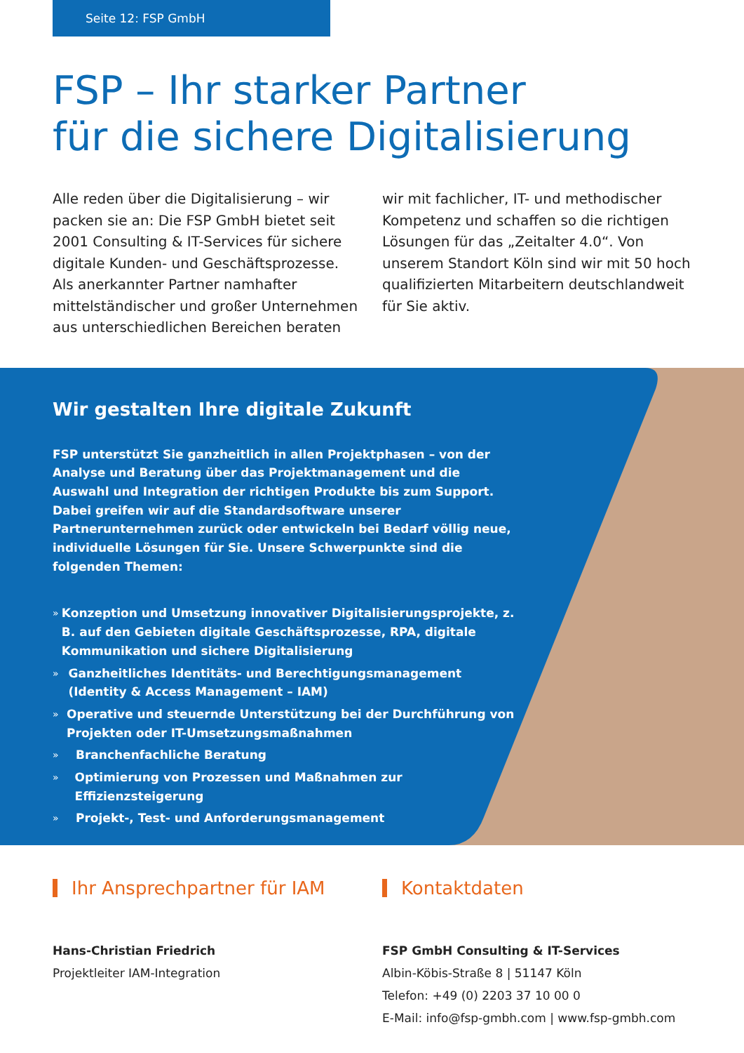Seite 12: FSP GmbH
FSP – Ihr starker Partner
für die sichere Digitalisierung
Alle reden über die Digitalisierung – wir packen sie an: Die FSP GmbH bietet seit 2001 Consulting & IT-Services für sichere digitale Kunden- und Geschäftsprozesse. Als anerkannter Partner namhafter mittelständischer und großer Unternehmen aus unterschiedlichen Bereichen beraten
wir mit fachlicher, IT- und methodischer Kompetenz und schaffen so die richtigen Lösungen für das „Zeitalter 4.0“. Von unserem Standort Köln sind wir mit 50 hoch qualifizierten Mitarbeitern deutschlandweit für Sie aktiv.
Wir gestalten Ihre digitale Zukunft
FSP unterstützt Sie ganzheitlich in allen Projektphasen – von der Analyse und Beratung über das Projektmanagement und die Auswahl und Integration der richtigen Produkte bis zum Support. Dabei greifen wir auf die Standardsoftware unserer Partnerunternehmen zurück oder entwickeln bei Bedarf völlig neue, individuelle Lösungen für Sie. Unsere Schwerpunkte sind die folgenden Themen:
» Konzeption und Umsetzung innovativer Digitalisierungsprojekte, z. B. auf den Gebieten digitale Geschäftsprozesse, RPA, digitale Kommunikation und sichere Digitalisierung
» Ganzheitliches Identitäts- und Berechtigungsmanagement (Identity & Access Management – IAM)
» Operative und steuernde Unterstützung bei der Durchführung von Projekten oder IT-Umsetzungsmaßnahmen
» Branchenfachliche Beratung
» Optimierung von Prozessen und Maßnahmen zur Effizienzsteigerung
» Projekt-, Test- und Anforderungsmanagement
Ihr Ansprechpartner für IAM
Hans-Christian Friedrich
Projektleiter IAM-Integration
Kontaktdaten
FSP GmbH Consulting & IT-Services
Albin-Köbis-Straße 8 | 51147 Köln
Telefon: +49 (0) 2203 37 10 00 0
E-Mail: info@fsp-gmbh.com | www.fsp-gmbh.com